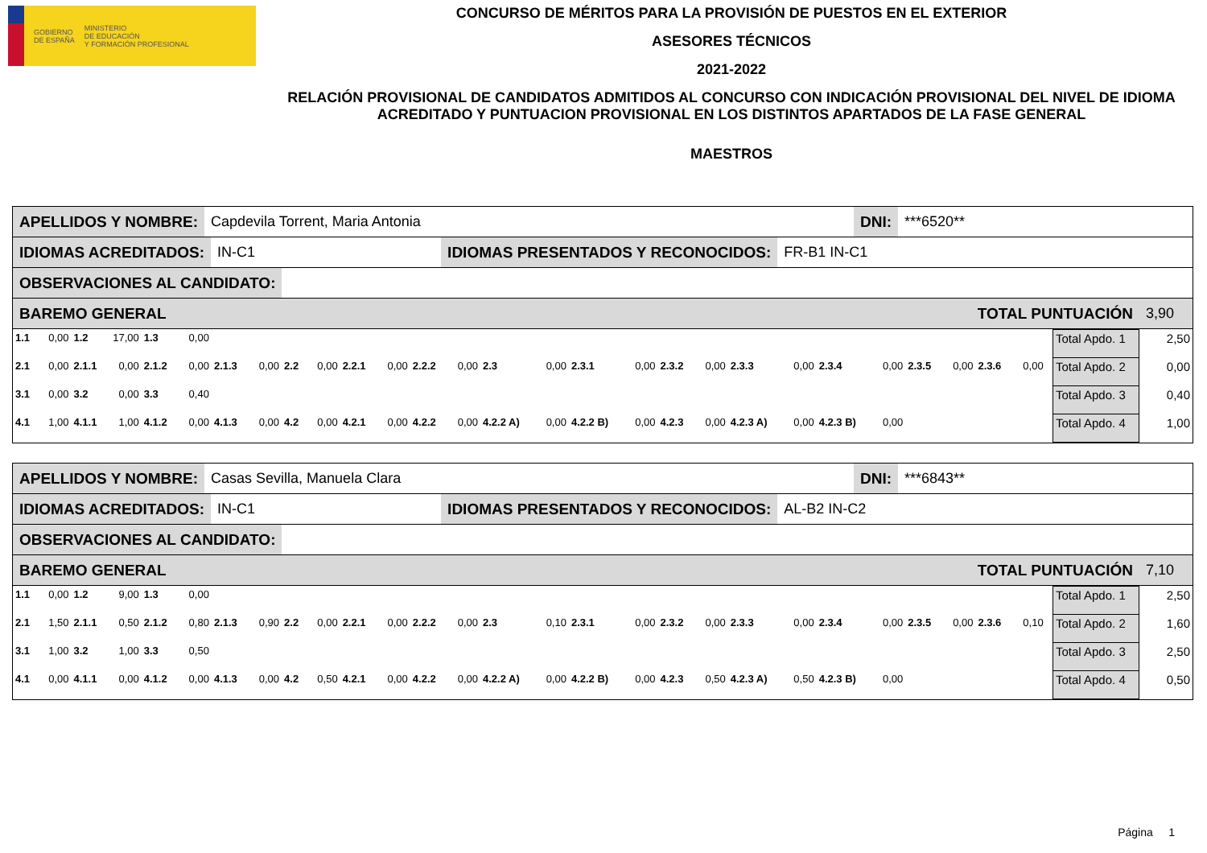GOBIERNO
DE ESPAÑA MINISTERIO
DE EDUCACIÓN
Y FORMACIÓN PROFESIONAL
CONCURSO DE MÉRITOS PARA LA PROVISIÓN DE PUESTOS EN EL EXTERIOR
ASESORES TÉCNICOS
2021-2022
RELACIÓN PROVISIONAL DE CANDIDATOS ADMITIDOS AL CONCURSO CON INDICACIÓN PROVISIONAL DEL NIVEL DE IDIOMA ACREDITADO Y PUNTUACION PROVISIONAL EN LOS DISTINTOS APARTADOS DE LA FASE GENERAL
MAESTROS
APELLIDOS Y NOMBRE:
Capdevila Torrent, Maria Antonia
DNI:
***6520**
IDIOMAS ACREDITADOS:
IN-C1
IDIOMAS PRESENTADOS Y RECONOCIDOS:
FR-B1 IN-C1
OBSERVACIONES AL CANDIDATO:
BAREMO GENERAL TOTAL PUNTUACIÓN
3,90
| 1.1 | 0,00 | 1.2 | 17,00 | 1.3 | 0,00 | | | | | | | | | | | | | | | | | | | | | | | | Total Apdo. 1 | 2,50 |
| 2.1 | 0,00 | 2.1.1 | 0,00 | 2.1.2 | 0,00 | 2.1.3 | 0,00 | 2.2 | 0,00 | 2.2.1 | 0,00 | 2.2.2 | 0,00 | 2.3 | 0,00 | 2.3.1 | 0,00 | 2.3.2 | 0,00 | 2.3.3 | 0,00 | 2.3.4 | 0,00 | 2.3.5 | 0,00 | 2.3.6 | 0,00 | | Total Apdo. 2 | 0,00 |
| 3.1 | 0,00 | 3.2 | 0,00 | 3.3 | 0,40 | | | | | | | | | | | | | | | | | | | | | | | | Total Apdo. 3 | 0,40 |
| 4.1 | 1,00 | 4.1.1 | 1,00 | 4.1.2 | 0,00 | 4.1.3 | 0,00 | 4.2 | 0,00 | 4.2.1 | 0,00 | 4.2.2 | 0,00 | 4.2.2 A) | 0,00 | 4.2.2 B) | 0,00 | 4.2.3 | 0,00 | 4.2.3 A) | 0,00 | 4.2.3 B) | 0,00 | | | | | | Total Apdo. 4 | 1,00 |
APELLIDOS Y NOMBRE:
Casas Sevilla, Manuela Clara
DNI:
***6843**
IDIOMAS ACREDITADOS:
IN-C1
IDIOMAS PRESENTADOS Y RECONOCIDOS:
AL-B2 IN-C2
OBSERVACIONES AL CANDIDATO:
BAREMO GENERAL TOTAL PUNTUACIÓN
7,10
| 1.1 | 0,00 | 1.2 | 9,00 | 1.3 | 0,00 | | | | | | | | | | | | | | | | | | | | | | | | Total Apdo. 1 | 2,50 |
| 2.1 | 1,50 | 2.1.1 | 0,50 | 2.1.2 | 0,80 | 2.1.3 | 0,90 | 2.2 | 0,00 | 2.2.1 | 0,00 | 2.2.2 | 0,00 | 2.3 | 0,10 | 2.3.1 | 0,00 | 2.3.2 | 0,00 | 2.3.3 | 0,00 | 2.3.4 | 0,00 | 2.3.5 | 0,00 | 2.3.6 | 0,10 | | Total Apdo. 2 | 1,60 |
| 3.1 | 1,00 | 3.2 | 1,00 | 3.3 | 0,50 | | | | | | | | | | | | | | | | | | | | | | | | Total Apdo. 3 | 2,50 |
| 4.1 | 0,00 | 4.1.1 | 0,00 | 4.1.2 | 0,00 | 4.1.3 | 0,00 | 4.2 | 0,50 | 4.2.1 | 0,00 | 4.2.2 | 0,00 | 4.2.2 A) | 0,00 | 4.2.2 B) | 0,00 | 4.2.3 | 0,50 | 4.2.3 A) | 0,50 | 4.2.3 B) | 0,00 | | | | | | Total Apdo. 4 | 0,50 |
Página 1